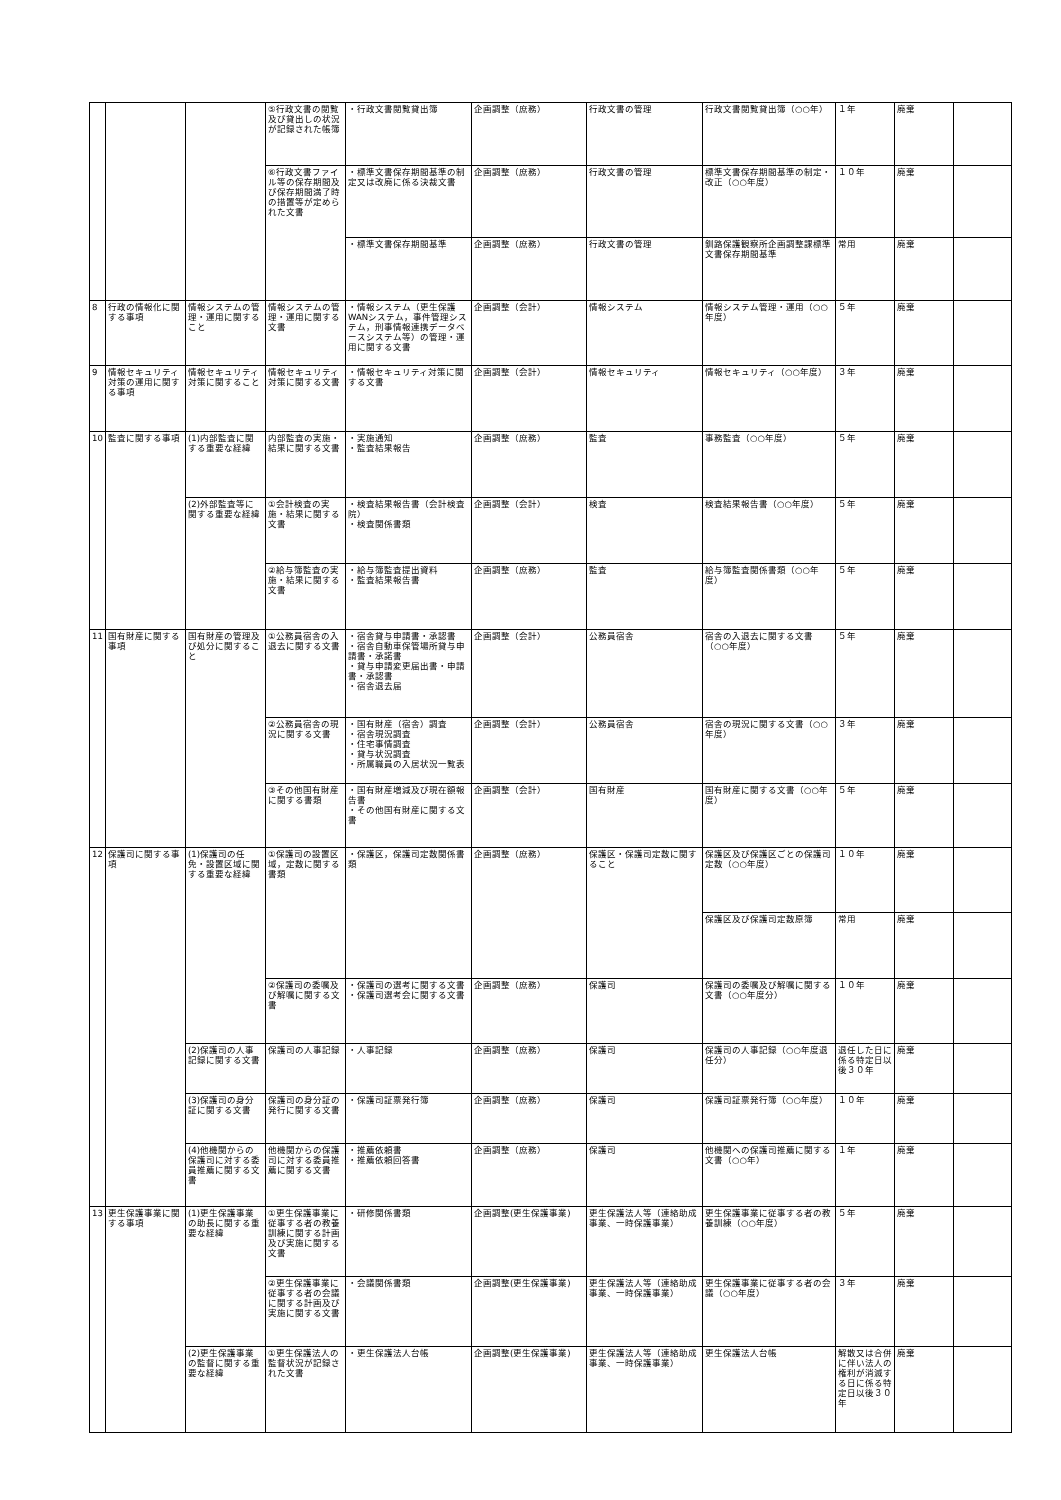| | | | ⑤行政文書の閲覧及び貸出しの状況が記録された帳簿 | ・行政文書閲覧貸出簿 | 企画調整（庶務） | 行政文書の管理 | 行政文書閲覧貸出簿（○○年） | １年 | 廃棄 | |
| | | | ⑥行政文書ファイル等の保存期間及び保存期間満了時の措置等が定められた文書 | ・標準文書保存期間基準の制定又は改廃に係る決裁文書 | 企画調整（庶務） | 行政文書の管理 | 標準文書保存期間基準の制定・改正（○○年度） | １０年 | 廃棄 | |
| | | | | ・標準文書保存期間基準 | 企画調整（庶務） | 行政文書の管理 | 釧路保護観察所企画調整課標準文書保存期間基準 | 常用 | 廃棄 | |
| 8 | 行政の情報化に関する事項 | 情報システムの管理・運用に関すること | 情報システムの管理・運用に関する文書 | ・情報システム（更生保護WANシステム，事件管理システム，刑事情報連携データベースシステム等）の管理・運用に関する文書 | 企画調整（会計） | 情報システム | 情報システム管理・運用（○○年度） | ５年 | 廃棄 | |
| 9 | 情報セキュリティ対策の運用に関する事項 | 情報セキュリティ対策に関すること | 情報セキュリティ対策に関する文書 | ・情報セキュリティ対策に関する文書 | 企画調整（会計） | 情報セキュリティ | 情報セキュリティ（○○年度） | ３年 | 廃棄 | |
| 10 | 監査に関する事項 | (1)内部監査に関する重要な経緯 | 内部監査の実施・結果に関する文書 | ・実施通知 ・監査結果報告 | 企画調整（庶務） | 監査 | 事務監査（○○年度） | ５年 | 廃棄 | |
| | | (2)外部監査等に関する重要な経緯 | ①会計検査の実施・結果に関する文書 | ・検査結果報告書（会計検査院） ・検査関係書類 | 企画調整（会計） | 検査 | 検査結果報告書（○○年度） | ５年 | 廃棄 | |
| | | | ②給与簿監査の実施・結果に関する文書 | ・給与簿監査提出資料 ・監査結果報告書 | 企画調整（庶務） | 監査 | 給与簿監査関係書類（○○年度） | ５年 | 廃棄 | |
| 11 | 国有財産に関する事項 | 国有財産の管理及び処分に関すること | ①公務員宿舎の入退去に関する文書 | ・宿舎貸与申請書・承認書 ・宿舎自動車保管場所貸与申請書・承諾書 ・貸与申請変更届出書・申請書・承認書 ・宿舎退去届 | 企画調整（会計） | 公務員宿舎 | 宿舎の入退去に関する文書（○○年度） | ５年 | 廃棄 | |
| | | | ②公務員宿舎の現況に関する文書 | ・国有財産（宿舎）調査 ・宿舎現況調査 ・住宅事情調査 ・貸与状況調査 ・所属職員の入居状況一覧表 | 企画調整（会計） | 公務員宿舎 | 宿舎の現況に関する文書（○○年度） | ３年 | 廃棄 | |
| | | | ③その他国有財産に関する書類 | ・国有財産増減及び現在額報告書 ・その他国有財産に関する文書 | 企画調整（会計） | 国有財産 | 国有財産に関する文書（○○年度） | ５年 | 廃棄 | |
| 12 | 保護司に関する事項 | (1)保護司の任免・設置区域に関する重要な経緯 | ①保護司の設置区域，定数に関する書類 | ・保護区，保護司定数関係書類 | 企画調整（庶務） | 保護区・保護司定数に関すること | 保護区及び保護区ごとの保護司定数（○○年度） | １０年 | 廃棄 | |
| | | | | | | | 保護区及び保護司定数原簿 | 常用 | 廃棄 | |
| | | | ②保護司の委嘱及び解嘱に関する文書 | ・保護司の選考に関する文書 ・保護司選考会に関する文書 | 企画調整（庶務） | 保護司 | 保護司の委嘱及び解嘱に関する文書（○○年度分） | １０年 | 廃棄 | |
| | | (2)保護司の人事記録に関する文書 | 保護司の人事記録 | ・人事記録 | 企画調整（庶務） | 保護司 | 保護司の人事記録（○○年度退任分） | 退任した日に係る特定日以後３０年 | 廃棄 | |
| | | (3)保護司の身分証に関する文書 | 保護司の身分証の発行に関する文書 | ・保護司証票発行簿 | 企画調整（庶務） | 保護司 | 保護司証票発行簿（○○年度） | １０年 | 廃棄 | |
| | | (4)他機関からの保護司に対する委員推薦に関する文書 | 他機関からの保護司に対する委員推薦に関する文書 | ・推薦依頼書 ・推薦依頼回答書 | 企画調整（庶務） | 保護司 | 他機関への保護司推薦に関する文書（○○年） | １年 | 廃棄 | |
| 13 | 更生保護事業に関する事項 | (1)更生保護事業の助長に関する重要な経緯 | ①更生保護事業に従事する者の教養訓練に関する計画及び実施に関する文書 | ・研修関係書類 | 企画調整(更生保護事業) | 更生保護法人等（連絡助成事業、一時保護事業） | 更生保護事業に従事する者の教養訓練（○○年度） | ５年 | 廃棄 | |
| | | | ②更生保護事業に従事する者の会議に関する計画及び実施に関する文書 | ・会議関係書類 | 企画調整(更生保護事業) | 更生保護法人等（連絡助成事業、一時保護事業） | 更生保護事業に従事する者の会議（○○年度） | ３年 | 廃棄 | |
| | | (2)更生保護事業の監督に関する重要な経緯 | ①更生保護法人の監督状況が記録された文書 | ・更生保護法人台帳 | 企画調整(更生保護事業) | 更生保護法人等（連絡助成事業、一時保護事業） | 更生保護法人台帳 | 解散又は合併に伴い法人の権利が消滅する日に係る特定日以後３０年 | 廃棄 | |